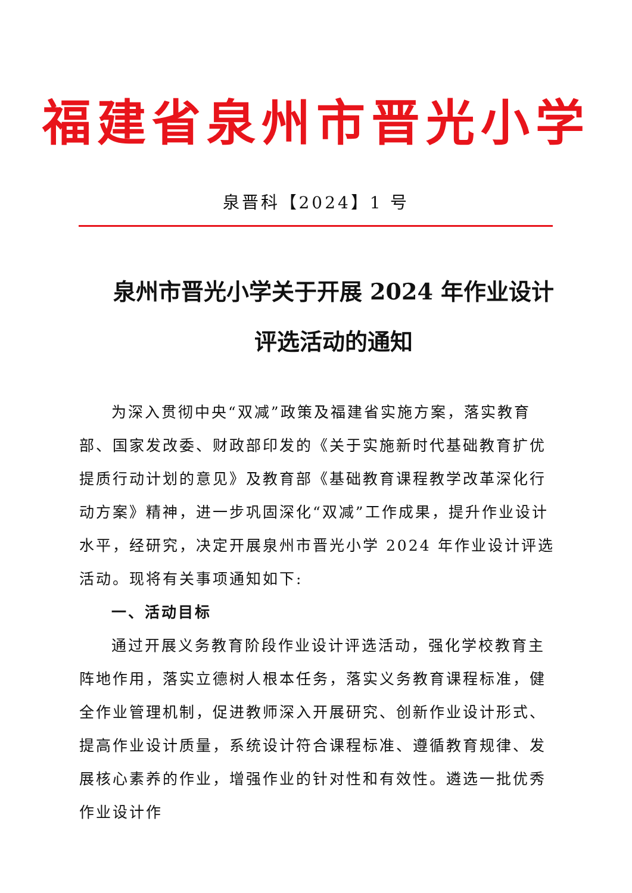福建省泉州市晋光小学
泉晋科【2024】1 号
泉州市晋光小学关于开展 2024 年作业设计评选活动的通知
为深入贯彻中央“双减”政策及福建省实施方案，落实教育部、国家发改委、财政部印发的《关于实施新时代基础教育扩优提质行动计划的意见》及教育部《基础教育课程教学改革深化行动方案》精神，进一步巩固深化“双减”工作成果，提升作业设计水平，经研究，决定开展泉州市晋光小学 2024 年作业设计评选活动。现将有关事项通知如下:
一、活动目标
通过开展义务教育阶段作业设计评选活动，强化学校教育主阵地作用，落实立德树人根本任务，落实义务教育课程标准，健全作业管理机制，促进教师深入开展研究、创新作业设计形式、提高作业设计质量，系统设计符合课程标准、遵循教育规律、发展核心素养的作业，增强作业的针对性和有效性。遴选一批优秀作业设计作